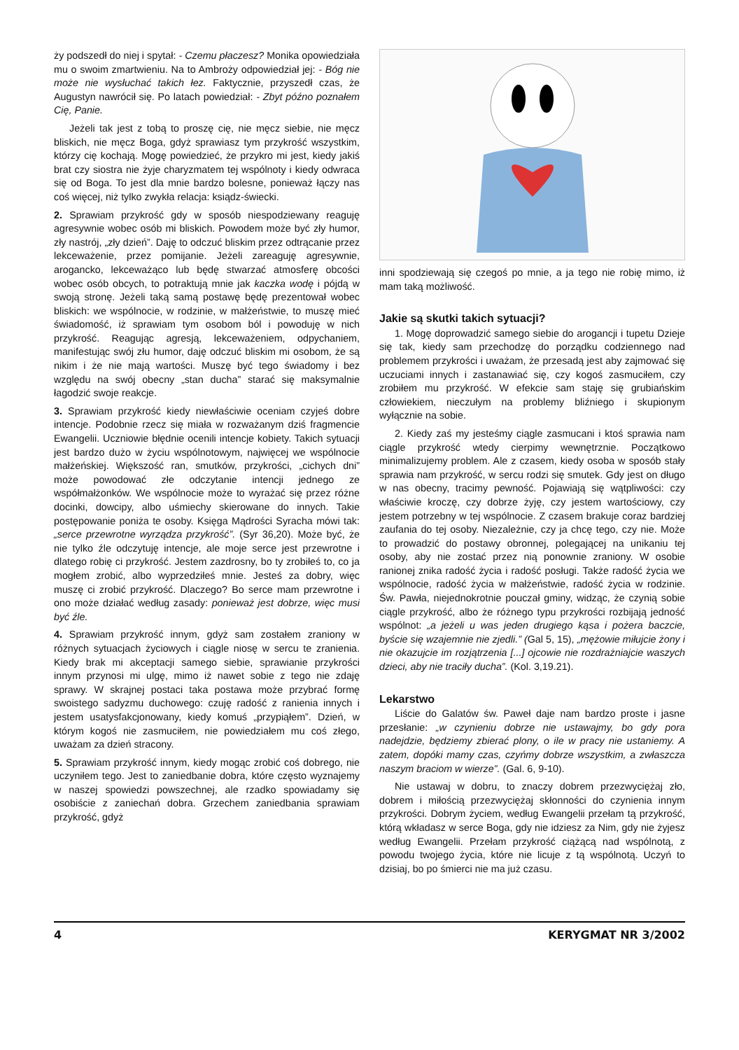ży podszedł do niej i spytał: - Czemu płaczesz? Monika opowiedziała mu o swoim zmartwieniu. Na to Ambroży odpowiedział jej: - Bóg nie może nie wysłuchać takich łez. Faktycznie, przyszedł czas, że Augustyn nawrócił się. Po latach powiedział: - Zbyt późno poznałem Cię, Panie.
Jeżeli tak jest z tobą to proszę cię, nie męcz siebie, nie męcz bliskich, nie męcz Boga, gdyż sprawiasz tym przykrość wszystkim, którzy cię kochają. Mogę powiedzieć, że przykro mi jest, kiedy jakiś brat czy siostra nie żyje charyzmatem tej wspólnoty i kiedy odwraca się od Boga. To jest dla mnie bardzo bolesne, ponieważ łączy nas coś więcej, niż tylko zwykła relacja: ksiądz-świecki.
2. Sprawiam przykrość gdy w sposób niespodziewany reaguję agresywnie wobec osób mi bliskich. Powodem może być zły humor, zły nastrój, „zły dzień”. Daję to odczuć bliskim przez odtrącanie przez lekceważenie, przez pomijanie. Jeżeli zareaguję agresywnie, arogancko, lekceważąco lub będę stwarzać atmosferę obcości wobec osób obcych, to potraktują mnie jak kaczka wodę i pójdą w swoją stronę. Jeżeli taką samą postawę będę prezentował wobec bliskich: we wspólnocie, w rodzinie, w małżeństwie, to muszę mieć świadomość, iż sprawiam tym osobom ból i powoduję w nich przykrość. Reagując agresją, lekceważeniem, odpychaniem, manifestując swój złu humor, daję odczuć bliskim mi osobom, że są nikim i że nie mają wartości. Muszę być tego świadomy i bez względu na swój obecny „stan ducha” starać się maksymalnie łagodzić swoje reakcje.
3. Sprawiam przykrość kiedy niewłaściwie oceniam czyjeś dobre intencje. Podobnie rzecz się miała w rozważanym dziś fragmencie Ewangelii. Uczniowie błędnie ocenili intencje kobiety. Takich sytuacji jest bardzo dużo w życiu wspólnotowym, najwięcej we wspólnocie małżeńskiej. Większość ran, smutków, przykrości, „cichych dni” może powodować złe odczytanie intencji jednego ze współmałżonków. We wspólnocie może to wyrażać się przez różne docinki, dowcipy, albo uśmiechy skierowane do innych. Takie postępowanie poniża te osoby. Księga Mądrości Syracha mówi tak: „serce przewrotne wyrządza przykrość”. (Syr 36,20). Może być, że nie tylko źle odczytuję intencje, ale moje serce jest przewrotne i dlatego robię ci przykrość. Jestem zazdrosny, bo ty zrobiłeś to, co ja mogłem zrobić, albo wyprzedziłeś mnie. Jesteś za dobry, więc muszę ci zrobić przykrość. Dlaczego? Bo serce mam przewrotne i ono może działać według zasady: ponieważ jest dobrze, więc musi być źle.
4. Sprawiam przykrość innym, gdyż sam zostałem zraniony w różnych sytuacjach życiowych i ciągle niosę w sercu te zranienia. Kiedy brak mi akceptacji samego siebie, sprawianie przykrości innym przynosi mi ulgę, mimo iż nawet sobie z tego nie zdaję sprawy. W skrajnej postaci taka postawa może przybrać formę swoistego sadyzmu duchowego: czuję radość z ranienia innych i jestem usatysfakcjonowany, kiedy komuś „przypiąłem”. Dzień, w którym kogoś nie zasmuciłem, nie powiedziałem mu coś złego, uważam za dzień stracony.
5. Sprawiam przykrość innym, kiedy mogąc zrobić coś dobrego, nie uczyniłem tego. Jest to zaniedbanie dobra, które często wyznajemy w naszej spowiedzi powszechnej, ale rzadko spowiadamy się osobiście z zaniechań dobra. Grzechem zaniedbania sprawiam przykrość, gdyż
inni spodziewają się czegoś po mnie, a ja tego nie robię mimo, iż mam taką możliwość.
Jakie są skutki takich sytuacji?
1. Mogę doprowadzić samego siebie do arogancji i tupetu Dzieje się tak, kiedy sam przechodzę do porządku codziennego nad problemem przykrości i uważam, że przesadą jest aby zajmować się uczuciami innych i zastanawiać się, czy kogoś zasmuciłem, czy zrobiłem mu przykrość. W efekcie sam staję się grubiańskim człowiekiem, nieczułym na problemy bliźniego i skupionym wyłącznie na sobie.
2. Kiedy zaś my jesteśmy ciągle zasmucani i ktoś sprawia nam ciągle przykrość wtedy cierpimy wewnętrznie. Początkowo minimalizujemy problem. Ale z czasem, kiedy osoba w sposób stały sprawia nam przykrość, w sercu rodzi się smutek. Gdy jest on długo w nas obecny, tracimy pewność. Pojawiają się wątpliwości: czy właściwie kroczę, czy dobrze żyję, czy jestem wartościowy, czy jestem potrzebny w tej wspólnocie. Z czasem brakuje coraz bardziej zaufania do tej osoby. Niezależnie, czy ja chcę tego, czy nie. Może to prowadzić do postawy obronnej, polegającej na unikaniu tej osoby, aby nie zostać przez nią ponownie zraniony. W osobie ranionej znika radość życia i radość posługi. Także radość życia we wspólnocie, radość życia w małżeństwie, radość życia w rodzinie. Św. Pawła, niejednokrotnie pouczał gminy, widząc, że czynią sobie ciągle przykrość, albo że różnego typu przykrości rozbijają jedność wspólnot: „a jeżeli u was jeden drugiego kąsa i pożera baczcie, byście się wzajemnie nie zjedli.” (Gal 5, 15), „mężowie miłujcie żony i nie okazujcie im rozjątrzenia [...] ojcowie nie rozdrażniajcie waszych dzieci, aby nie traciły ducha”. (Kol. 3,19.21).
Lekarstwo
Liście do Galatów św. Paweł daje nam bardzo proste i jasne przesłanie: „w czynieniu dobrze nie ustawajmy, bo gdy pora nadejdzie, będziemy zbierać plony, o ile w pracy nie ustaniemy. A zatem, dopóki mamy czas, czyńmy dobrze wszystkim, a zwłaszcza naszym braciom w wierze”. (Gal. 6, 9-10).
Nie ustawaj w dobru, to znaczy dobrem przezwyciężaj zło, dobrem i miłością przezwyciężaj skłonności do czynienia innym przykrości. Dobrym życiem, według Ewangelii przełam tą przykrość, którą wkładasz w serce Boga, gdy nie idziesz za Nim, gdy nie żyjesz według Ewangelii. Przełam przykrość ciążącą nad wspólnotą, z powodu twojego życia, które nie licuje z tą wspólnotą. Uczyń to dzisiaj, bo po śmierci nie ma już czasu.
4 KERYGMAT NR 3/2002